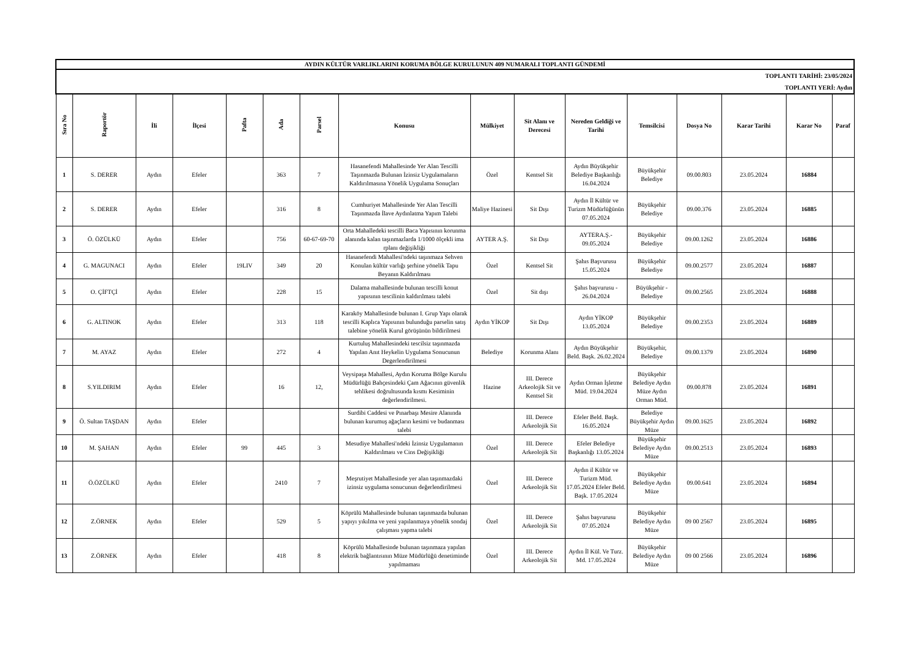| AYDIN KÜLTÜR VARLIKLARINI KORUMA BÖLGE KURULUNUN 409 NUMARALI TOPLANTI GÜNDEMİ | | | | | | | | | | | | | | | |
| TOPLANTI TARİHİ: 23/05/2024 TOPLANTI YERİ: Aydın | | | | | | | | | | | | | | | |
| Sıra No | Raportör | İli | İlçesi | Pafta | Ada | Parsel | Konusu | Mülkiyet | Sit Alanı ve Derecesi | Nereden Geldiği ve Tarihi | Temsilcisi | Dosya No | Karar Tarihi | Karar No | Paraf |
| 1 | S. DERER | Aydın | Efeler | | 363 | 7 | Hasanefendi Mahallesinde Yer Alan Tescilli Taşınmazda Bulunan İzinsiz Uygulamaların Kaldırılmasına Yönelik Uygulama Sonuçları | Özel | Kentsel Sit | Aydın Büyükşehir Belediye Başkanlığı 16.04.2024 | Büyükşehir Belediye | 09.00.803 | 23.05.2024 | 16884 | |
| 2 | S. DERER | Aydın | Efeler | | 316 | 8 | Cumhuriyet Mahallesinde Yer Alan Tescilli Taşınmazda İlave Aydınlatma Yapım Talebi | Maliye Hazinesi | Sit Dışı | Aydın İl Kültür ve Turizm Müdürlüğünün 07.05.2024 | Büyükşehir Belediye | 09.00.376 | 23.05.2024 | 16885 | |
| 3 | Ö. ÖZÜLKÜ | Aydın | Efeler | | 756 | 60-67-69-70 | Orta Mahalledeki tescilli Baca Yapısının korunma alanında kalan taşınmazlarda 1/1000 ölçekli ima rplanı değişikliği | AYTER A.Ş. | Sit Dışı | AYTERA.Ş.- 09.05.2024 | Büyükşehir Belediye | 09.00.1262 | 23.05.2024 | 16886 | |
| 4 | G. MAGUNACI | Aydın | Efeler | 19LIV | 349 | 20 | Hasanefendi Mahallesi'ndeki taşınmaza Sehven Konulan kültür varlığı şerhine yönelik Tapu Beyanın Kaldırılması | Özel | Kentsel Sit | Şahıs Başvurusu 15.05.2024 | Büyükşehir Belediye | 09.00.2577 | 23.05.2024 | 16887 | |
| 5 | O. ÇİFTÇİ | Aydın | Efeler | | 228 | 15 | Dalama mahallesinde bulunan tescilli konut yapısının tescilinin kaldırılması talebi | Özel | Sit dışı | Şahıs başvurusu - 26.04.2024 | Büyükşehir - Belediye | 09.00.2565 | 23.05.2024 | 16888 | |
| 6 | G. ALTINOK | Aydın | Efeler | | 313 | 118 | Karaköy Mahallesinde bulunan I. Grup Yapı olarak tescilli Kaplıca Yapısının bulunduğu parselin satış talebine yönelik Kurul görüşünün bildirilmesi | Aydın YİKOP | Sit Dışı | Aydın YİKOP 13.05.2024 | Büyükşehir Belediye | 09.00.2353 | 23.05.2024 | 16889 | |
| 7 | M. AYAZ | Aydın | Efeler | | 272 | 4 | Kurtuluş Mahallesindeki tescilsiz taşınmazda Yapılan Anıt Heykelin Uygulama Sonucunun Degerlendirilmesi | Belediye | Korunma Alanı | Aydın Büyükşehir Beld. Başk. 26.02.2024 | Büyükşehir, Belediye | 09.00.1379 | 23.05.2024 | 16890 | |
| 8 | S.YILDIRIM | Aydın | Efeler | | 16 | 12, | Veysipaşa Mahallesi, Aydın Koruma Bölge Kurulu Müdürlüğü Bahçesindeki Çam Ağacının güvenlik tehlikesi doğrultusunda kısmı Kesiminin değerlendirilmesi. | Hazine | III. Derece Arkeolojik Sit ve Kentsel Sit | Aydın Orman İşletme Müd. 19.04.2024 | Büyükşehir Belediye Aydın Müze Aydın Orman Müd. | 09.00.878 | 23.05.2024 | 16891 | |
| 9 | Ö. Sultan TAŞDAN | Aydın | Efeler | | | | Surdibi Caddesi ve Pınarbaşı Mesire Alanında bulunan kurumuş ağaçların kesimi ve budanması talebi | | III. Derece Arkeolojik Sit | Efeler Beld. Başk. 16.05.2024 | Belediye Büyükşehir Aydın Müze | 09.00.1625 | 23.05.2024 | 16892 | |
| 10 | M. ŞAHAN | Aydın | Efeler | 99 | 445 | 3 | Mesudiye Mahallesi'ndeki İzinsiz Uygulamanın Kaldırılması ve Cins Değişikliği | Özel | III. Derece Arkeolojik Sit | Efeler Belediye Başkanlığı 13.05.2024 | Büyükşehir Belediye Aydın Müze | 09.00.2513 | 23.05.2024 | 16893 | |
| 11 | Ö.ÖZÜLKÜ | Aydın | Efeler | | 2410 | 7 | Meşrutiyet Mahallesinde yer alan taşınmazdaki izinsiz uygulama sonucunun değerlendirilmesi | Özel | III. Derece Arkeolojik Sit | Aydın il Kültür ve Turizm Müd. 17.05.2024 Efeler Beld. Başk. 17.05.2024 | Büyükşehir Belediye Aydın Müze | 09.00.641 | 23.05.2024 | 16894 | |
| 12 | Z.ÖRNEK | Aydın | Efeler | | 529 | 5 | Köprülü Mahallesinde bulunan taşınmazda bulunan yapıyı yıkılma ve yeni yapılanmaya yönelik sondaj çalışması yapma talebi | Özel | III. Derece Arkeolojik Sit | Şahıs başvurusu 07.05.2024 | Büyükşehir Belediye Aydın Müze | 09 00 2567 | 23.05.2024 | 16895 | |
| 13 | Z.ÖRNEK | Aydın | Efeler | | 418 | 8 | Köprülü Mahallesinde bulunan taşınmaza yapılan elektrik bağlantısının Müze Müdürlüğü denetiminde yapılmaması | Özel | III. Derece Arkeolojik Sit | Aydın İl Kül. Ve Turz. Md. 17.05.2024 | Büyükşehir Belediye Aydın Müze | 09 00 2566 | 23.05.2024 | 16896 | |